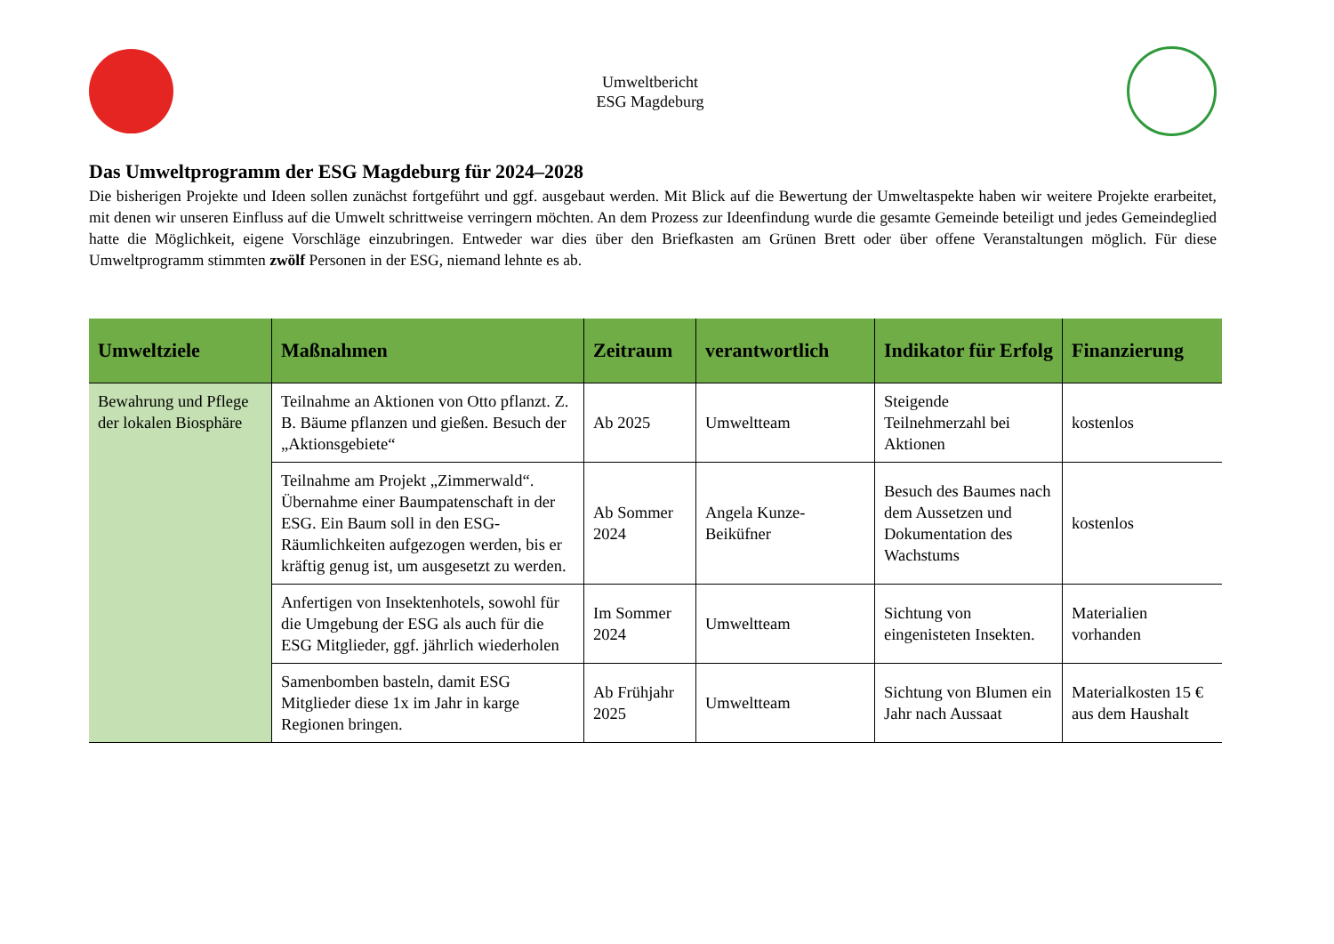Umweltbericht
ESG Magdeburg
Das Umweltprogramm der ESG Magdeburg für 2024–2028
Die bisherigen Projekte und Ideen sollen zunächst fortgeführt und ggf. ausgebaut werden. Mit Blick auf die Bewertung der Umweltaspekte haben wir weitere Projekte erarbeitet, mit denen wir unseren Einfluss auf die Umwelt schrittweise verringern möchten. An dem Prozess zur Ideenfindung wurde die gesamte Gemeinde beteiligt und jedes Gemeindeglied hatte die Möglichkeit, eigene Vorschläge einzubringen. Entweder war dies über den Briefkasten am Grünen Brett oder über offene Veranstaltungen möglich. Für diese Umweltprogramm stimmten zwölf Personen in der ESG, niemand lehnte es ab.
| Umweltziele | Maßnahmen | Zeitraum | verantwortlich | Indikator für Erfolg | Finanzierung |
| --- | --- | --- | --- | --- | --- |
| Bewahrung und Pflege der lokalen Biosphäre | Teilnahme an Aktionen von Otto pflanzt. Z. B. Bäume pflanzen und gießen. Besuch der „Aktionsgebiete“ | Ab 2025 | Umweltteam | Steigende Teilnehmerzahl bei Aktionen | kostenlos |
| | Teilnahme am Projekt „Zimmerwald“. Übernahme einer Baumpatenschaft in der ESG. Ein Baum soll in den ESG-Räumlichkeiten aufgezogen werden, bis er kräftig genug ist, um ausgesetzt zu werden. | Ab Sommer 2024 | Angela Kunze-Beiküfner | Besuch des Baumes nach dem Aussetzen und Dokumentation des Wachstums | kostenlos |
| | Anfertigen von Insektenhotels, sowohl für die Umgebung der ESG als auch für die ESG Mitglieder, ggf. jährlich wiederholen | Im Sommer 2024 | Umweltteam | Sichtung von eingenisteten Insekten. | Materialien vorhanden |
| | Samenbomben basteln, damit ESG Mitglieder diese 1x im Jahr in karge Regionen bringen. | Ab Frühjahr 2025 | Umweltteam | Sichtung von Blumen ein Jahr nach Aussaat | Materialkosten 15 € aus dem Haushalt |